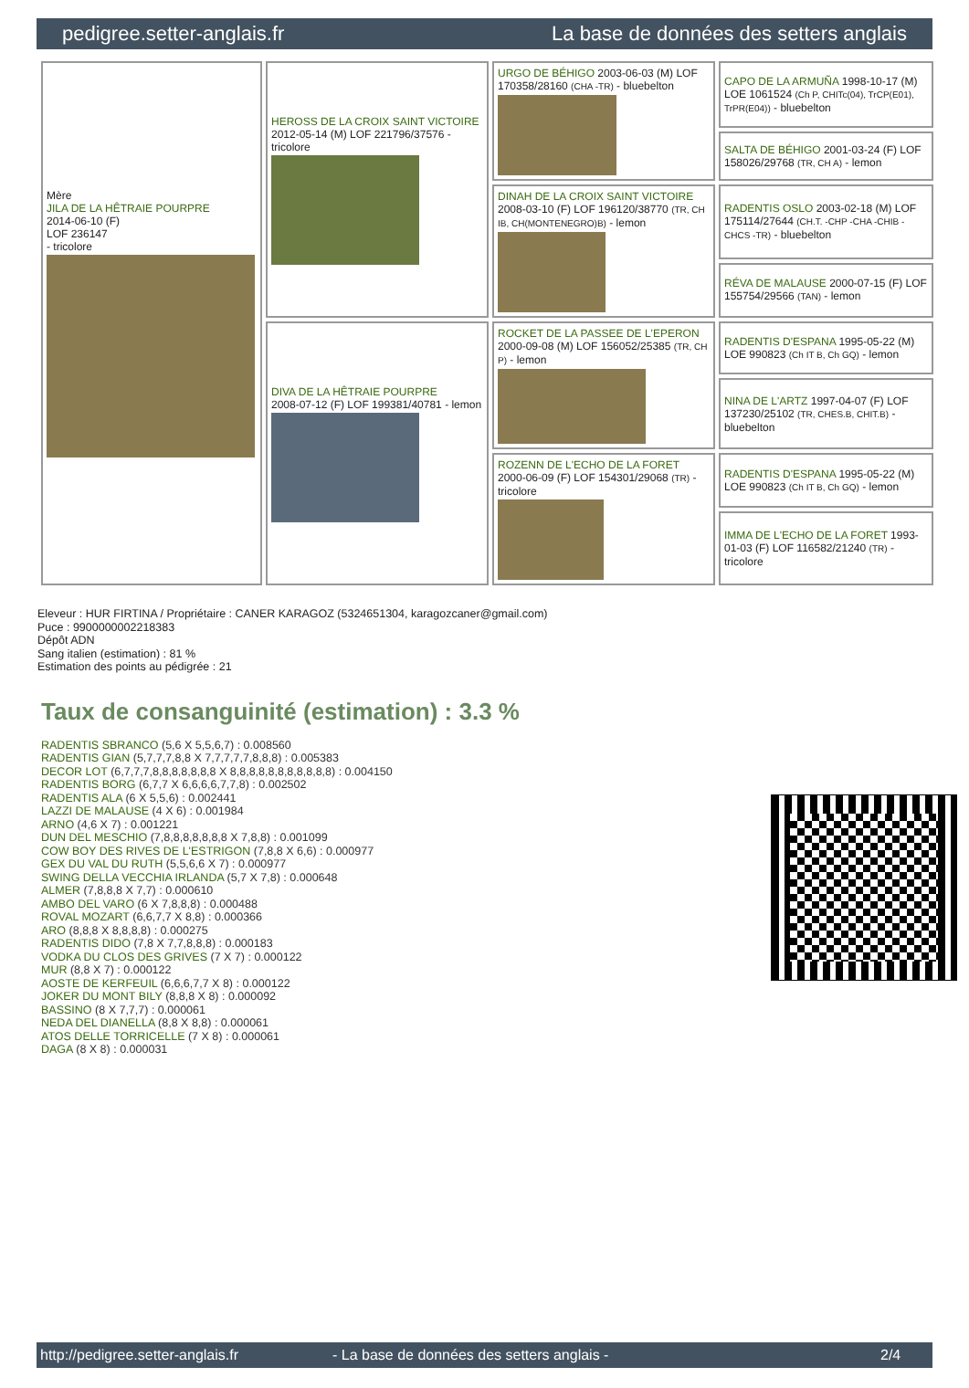pedigree.setter-anglais.fr La base de données des setters anglais
| Mère JILA DE LA HÊTRAIE POURPRE 2014-06-10 (F) LOF 236147 - tricolore | HEROSS DE LA CROIX SAINT VICTOIRE 2012-05-14 (M) LOF 221796/37576 - tricolore | URGO DE BÉHIGO 2003-06-03 (M) LOF 170358/28160 (CHA -TR) - bluebelton | CAPO DE LA ARMUÑA 1998-10-17 (M) LOE 1061524 (Ch P, CHITc(04), TrCP(E01), TrPR(E04)) - bluebelton |
| | | | SALTA DE BÉHIGO 2001-03-24 (F) LOF 158026/29768 (TR, CH A) - lemon |
| | | DINAH DE LA CROIX SAINT VICTOIRE 2008-03-10 (F) LOF 196120/38770 (TR, CH IB, CH(MONTENEGRO)B) - lemon | RADENTIS OSLO 2003-02-18 (M) LOF 175114/27644 (CH.T. -CHP -CHA -CHIB -CHCS -TR) - bluebelton |
| | | | RÉVA DE MALAUSE 2000-07-15 (F) LOF 155754/29566 (TAN) - lemon |
| | DIVA DE LA HÊTRAIE POURPRE 2008-07-12 (F) LOF 199381/40781 - lemon | ROCKET DE LA PASSEE DE L'EPERON 2000-09-08 (M) LOF 156052/25385 (TR, CH P) - lemon | RADENTIS D'ESPANA 1995-05-22 (M) LOE 990823 (Ch IT B, Ch GQ) - lemon |
| | | | NINA DE L'ARTZ 1997-04-07 (F) LOF 137230/25102 (TR, CHES.B, CHIT.B) - bluebelton |
| | | ROZENN DE L'ECHO DE LA FORET 2000-06-09 (F) LOF 154301/29068 (TR) - tricolore | RADENTIS D'ESPANA 1995-05-22 (M) LOE 990823 (Ch IT B, Ch GQ) - lemon |
| | | | IMMA DE L'ECHO DE LA FORET 1993-01-03 (F) LOF 116582/21240 (TR) - tricolore |
Eleveur : HUR FIRTINA / Propriétaire : CANER KARAGOZ (5324651304, karagozcaner@gmail.com)
Puce : 9900000002218383
Dépôt ADN
Sang italien (estimation) : 81 %
Estimation des points au pédigrée : 21
Taux de consanguinité (estimation) : 3.3 %
RADENTIS SBRANCO (5,6 X 5,5,6,7) : 0.008560
RADENTIS GIAN (5,7,7,7,8,8 X 7,7,7,7,7,8,8,8) : 0.005383
DECOR LOT (6,7,7,7,8,8,8,8,8,8,8 X 8,8,8,8,8,8,8,8,8,8,8) : 0.004150
RADENTIS BORG (6,7,7 X 6,6,6,6,7,7,8) : 0.002502
RADENTIS ALA (6 X 5,5,6) : 0.002441
LAZZI DE MALAUSE (4 X 6) : 0.001984
ARNO (4,6 X 7) : 0.001221
DUN DEL MESCHIO (7,8,8,8,8,8,8,8 X 7,8,8) : 0.001099
COW BOY DES RIVES DE L'ESTRIGON (7,8,8 X 6,6) : 0.000977
GEX DU VAL DU RUTH (5,5,6,6 X 7) : 0.000977
SWING DELLA VECCHIA IRLANDA (5,7 X 7,8) : 0.000648
ALMER (7,8,8,8 X 7,7) : 0.000610
AMBO DEL VARO (6 X 7,8,8,8) : 0.000488
ROVAL MOZART (6,6,7,7 X 8,8) : 0.000366
ARO (8,8,8 X 8,8,8,8) : 0.000275
RADENTIS DIDO (7,8 X 7,7,8,8,8) : 0.000183
VODKA DU CLOS DES GRIVES (7 X 7) : 0.000122
MUR (8,8 X 7) : 0.000122
AOSTE DE KERFEUIL (6,6,6,7,7 X 8) : 0.000122
JOKER DU MONT BILY (8,8,8 X 8) : 0.000092
BASSINO (8 X 7,7,7) : 0.000061
NEDA DEL DIANELLA (8,8 X 8,8) : 0.000061
ATOS DELLE TORRICELLE (7 X 8) : 0.000061
DAGA (8 X 8) : 0.000031
http://pedigree.setter-anglais.fr - La base de données des setters anglais - 2/4